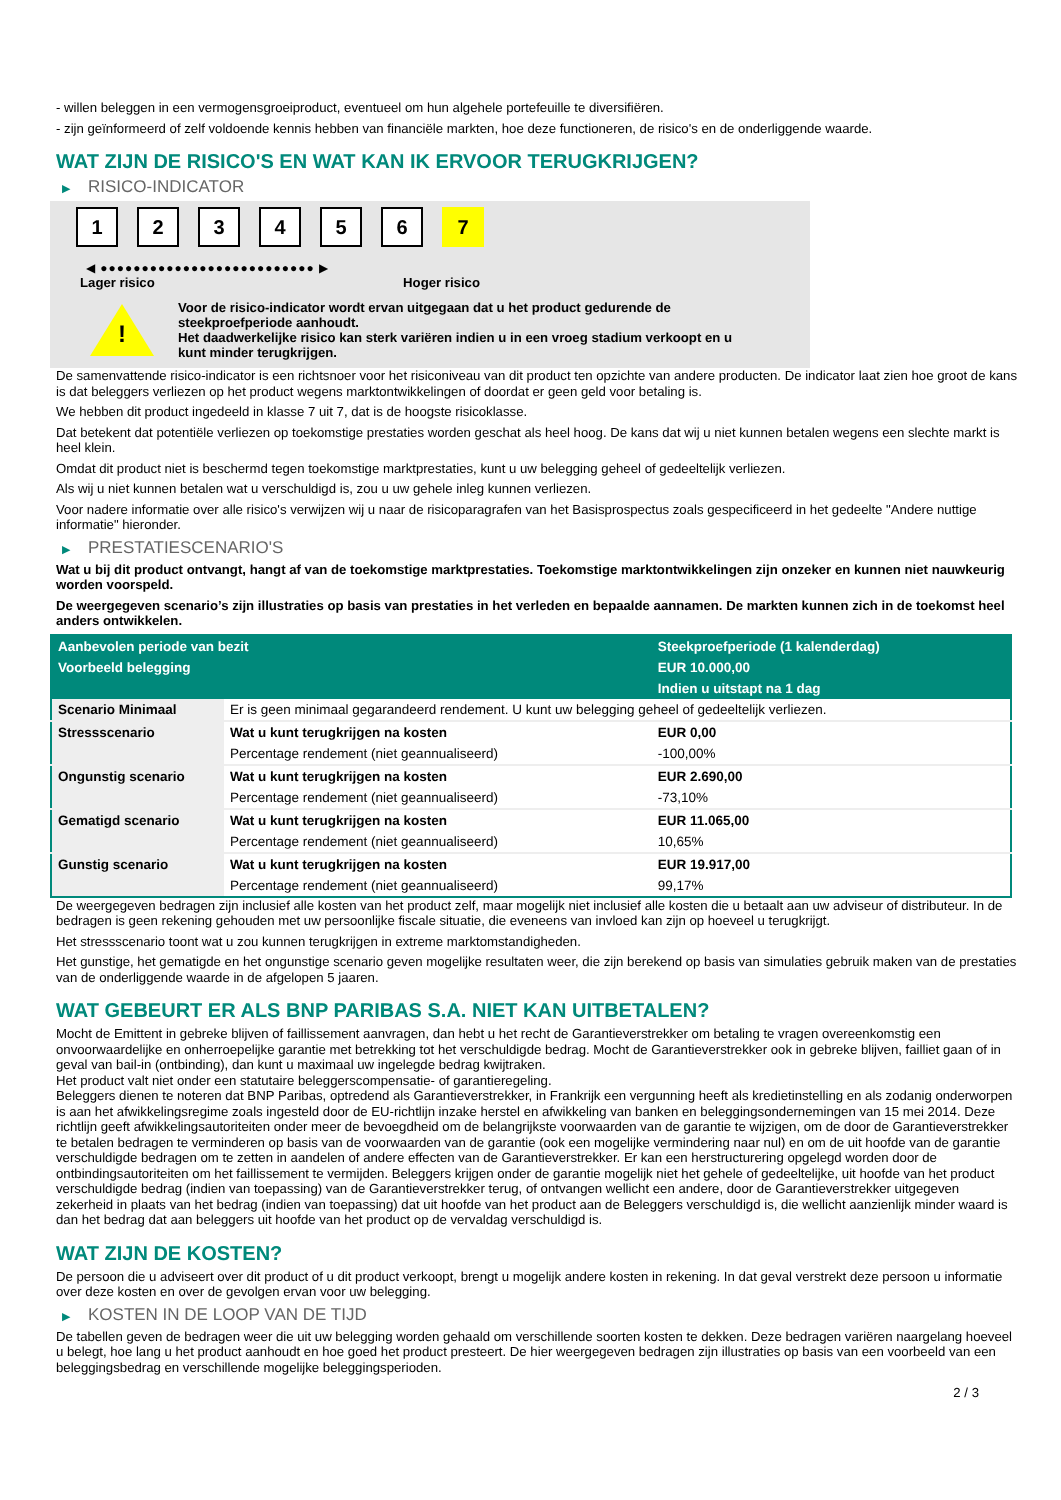- willen beleggen in een vermogensgroeiproduct, eventueel om hun algehele portefeuille te diversifiëren.
- zijn geïnformeerd of zelf voldoende kennis hebben van financiële markten, hoe deze functioneren, de risico's en de onderliggende waarde.
WAT ZIJN DE RISICO'S EN WAT KAN IK ERVOOR TERUGKRIJGEN?
▶ RISICO-INDICATOR
1 2 3 4 5 6 7
◀ ●●●●●●●●●●●●●●●●●●●●●●●●●● ▶
Lager risico Hoger risico
!
Voor de risico-indicator wordt ervan uitgegaan dat u het product gedurende de
steekproefperiode aanhoudt.
Het daadwerkelijke risico kan sterk variëren indien u in een vroeg stadium verkoopt en u
kunt minder terugkrijgen.
De samenvattende risico-indicator is een richtsnoer voor het risiconiveau van dit product ten opzichte van andere producten. De indicator laat zien hoe groot de kans is dat beleggers verliezen op het product wegens marktontwikkelingen of doordat er geen geld voor betaling is.
We hebben dit product ingedeeld in klasse 7 uit 7, dat is de hoogste risicoklasse.
Dat betekent dat potentiële verliezen op toekomstige prestaties worden geschat als heel hoog. De kans dat wij u niet kunnen betalen wegens een slechte markt is heel klein.
Omdat dit product niet is beschermd tegen toekomstige marktprestaties, kunt u uw belegging geheel of gedeeltelijk verliezen.
Als wij u niet kunnen betalen wat u verschuldigd is, zou u uw gehele inleg kunnen verliezen.
Voor nadere informatie over alle risico's verwijzen wij u naar de risicoparagrafen van het Basisprospectus zoals gespecificeerd in het gedeelte "Andere nuttige informatie" hieronder.
▶ PRESTATIESCENARIO'S
Wat u bij dit product ontvangt, hangt af van de toekomstige marktprestaties. Toekomstige marktontwikkelingen zijn onzeker en kunnen niet nauwkeurig worden voorspeld.
De weergegeven scenario’s zijn illustraties op basis van prestaties in het verleden en bepaalde aannamen. De markten kunnen zich in de toekomst heel anders ontwikkelen.
| Aanbevolen periode van bezit | | Steekproefperiode (1 kalenderdag) |
| --- | --- | --- |
| Voorbeeld belegging | | EUR 10.000,00 |
| | | Indien u uitstapt na 1 dag |
| Scenario Minimaal | Er is geen minimaal gegarandeerd rendement. U kunt uw belegging geheel of gedeeltelijk verliezen. | |
| Stressscenario | Wat u kunt terugkrijgen na kosten | EUR 0,00 |
| | Percentage rendement (niet geannualiseerd) | -100,00% |
| Ongunstig scenario | Wat u kunt terugkrijgen na kosten | EUR 2.690,00 |
| | Percentage rendement (niet geannualiseerd) | -73,10% |
| Gematigd scenario | Wat u kunt terugkrijgen na kosten | EUR 11.065,00 |
| | Percentage rendement (niet geannualiseerd) | 10,65% |
| Gunstig scenario | Wat u kunt terugkrijgen na kosten | EUR 19.917,00 |
| | Percentage rendement (niet geannualiseerd) | 99,17% |
De weergegeven bedragen zijn inclusief alle kosten van het product zelf, maar mogelijk niet inclusief alle kosten die u betaalt aan uw adviseur of distributeur. In de bedragen is geen rekening gehouden met uw persoonlijke fiscale situatie, die eveneens van invloed kan zijn op hoeveel u terugkrijgt.
Het stressscenario toont wat u zou kunnen terugkrijgen in extreme marktomstandigheden.
Het gunstige, het gematigde en het ongunstige scenario geven mogelijke resultaten weer, die zijn berekend op basis van simulaties gebruik maken van de prestaties van de onderliggende waarde in de afgelopen 5 jaaren.
WAT GEBEURT ER ALS BNP PARIBAS S.A. NIET KAN UITBETALEN?
Mocht de Emittent in gebreke blijven of faillissement aanvragen, dan hebt u het recht de Garantieverstrekker om betaling te vragen overeenkomstig een onvoorwaardelijke en onherroepelijke garantie met betrekking tot het verschuldigde bedrag. Mocht de Garantieverstrekker ook in gebreke blijven, failliet gaan of in geval van bail-in (ontbinding), dan kunt u maximaal uw ingelegde bedrag kwijtraken.
Het product valt niet onder een statutaire beleggerscompensatie- of garantieregeling.
Beleggers dienen te noteren dat BNP Paribas, optredend als Garantieverstrekker, in Frankrijk een vergunning heeft als kredietinstelling en als zodanig onderworpen is aan het afwikkelingsregime zoals ingesteld door de EU-richtlijn inzake herstel en afwikkeling van banken en beleggingsondernemingen van 15 mei 2014. Deze richtlijn geeft afwikkelingsautoriteiten onder meer de bevoegdheid om de belangrijkste voorwaarden van de garantie te wijzigen, om de door de Garantieverstrekker te betalen bedragen te verminderen op basis van de voorwaarden van de garantie (ook een mogelijke vermindering naar nul) en om de uit hoofde van de garantie verschuldigde bedragen om te zetten in aandelen of andere effecten van de Garantieverstrekker. Er kan een herstructurering opgelegd worden door de ontbindingsautoriteiten om het faillissement te vermijden. Beleggers krijgen onder de garantie mogelijk niet het gehele of gedeeltelijke, uit hoofde van het product verschuldigde bedrag (indien van toepassing) van de Garantieverstrekker terug, of ontvangen wellicht een andere, door de Garantieverstrekker uitgegeven zekerheid in plaats van het bedrag (indien van toepassing) dat uit hoofde van het product aan de Beleggers verschuldigd is, die wellicht aanzienlijk minder waard is dan het bedrag dat aan beleggers uit hoofde van het product op de vervaldag verschuldigd is.
WAT ZIJN DE KOSTEN?
De persoon die u adviseert over dit product of u dit product verkoopt, brengt u mogelijk andere kosten in rekening. In dat geval verstrekt deze persoon u informatie over deze kosten en over de gevolgen ervan voor uw belegging.
▶ KOSTEN IN DE LOOP VAN DE TIJD
De tabellen geven de bedragen weer die uit uw belegging worden gehaald om verschillende soorten kosten te dekken. Deze bedragen variëren naargelang hoeveel u belegt, hoe lang u het product aanhoudt en hoe goed het product presteert. De hier weergegeven bedragen zijn illustraties op basis van een voorbeeld van een beleggingsbedrag en verschillende mogelijke beleggingsperioden.
2 / 3